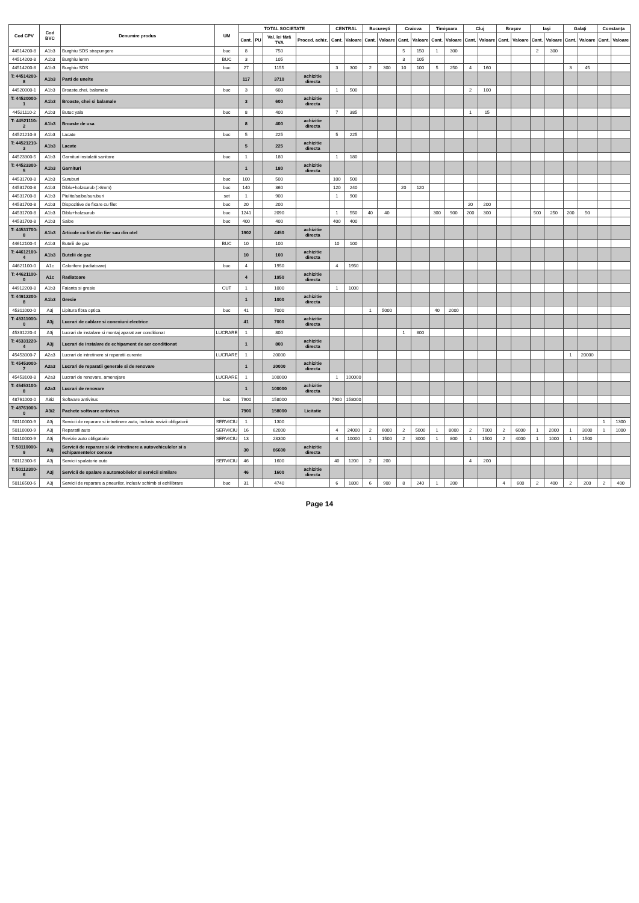| Cod CPV | Cod BVC | Denumire produs | UM | TOTAL SOCIETATE | | | | CENTRAL | | Bucureşti | | Craiova | | Timişoara | | Cluj | | Braşov | | Iaşi | | Galaţi | | Constanţa | |
| --- | --- | --- | --- | --- | --- | --- | --- | --- | --- | --- | --- | --- | --- | --- | --- | --- | --- | --- | --- | --- | --- | --- | --- | --- | --- |
| | | | | Cant. | PU | Val. lei fără TVA | Proced. achiz. | Cant. | Valoare | Cant. | Valoare | Cant. | Valoare | Cant. | Valoare | Cant. | Valoare | Cant. | Valoare | Cant. | Valoare | Cant. | Valoare | Cant. | Valoare |
| 44514200-8 | A1b3 | Burghiu SDS strapungere | buc | 8 | | 750 | | | | | | 5 | 150 | 1 | 300 | | | | | 2 | 300 | | | | |
| 44514200-8 | A1b3 | Burghiu lemn | BUC | 3 | | 105 | | | | | | 3 | 105 | | | | | | | | | | | | |
| 44514200-8 | A1b3 | Burghiu SDS | buc | 27 | | 1155 | | 3 | 300 | 2 | 300 | 10 | 100 | 5 | 250 | 4 | 160 | | | | | 3 | 45 | | |
| T: 44514200-8 | A1b3 | Parti de unelte | | 117 | | 3710 | achizitie directa | | | | | | | | | | | | | | | | | | |
| 44520000-1 | A1b3 | Broaste,chei, balamale | buc | 3 | | 600 | | 1 | 500 | | | | | | | 2 | 100 | | | | | | | | |
| T: 44520000-1 | A1b3 | Broaste, chei si balamale | | 3 | | 600 | achizitie directa | | | | | | | | | | | | | | | | | | |
| 44521110-2 | A1b3 | Butuc yala | buc | 8 | | 400 | | 7 | 385 | | | | | | | 1 | 15 | | | | | | | | |
| T: 44521110-2 | A1b3 | Broaste de usa | | 8 | | 400 | achizitie directa | | | | | | | | | | | | | | | | | | |
| 44521210-3 | A1b3 | Lacate | buc | 5 | | 225 | | 5 | 225 | | | | | | | | | | | | | | | | |
| T: 44521210-3 | A1b3 | Lacate | | 5 | | 225 | achizitie directa | | | | | | | | | | | | | | | | | | |
| 44523300-5 | A1b3 | Garnituri instalatii sanitare | buc | 1 | | 180 | | 1 | 180 | | | | | | | | | | | | | | | | |
| T: 44523300-5 | A1b3 | Garnituri | | 1 | | 180 | achizitie directa | | | | | | | | | | | | | | | | | | |
| 44531700-8 | A1b3 | Suruburi | buc | 100 | | 500 | | 100 | 500 | | | | | | | | | | | | | | | | |
| 44531700-8 | A1b3 | Diblu+holzsurub (>8mm) | buc | 140 | | 360 | | 120 | 240 | | | 20 | 120 | | | | | | | | | | | | |
| 44531700-8 | A1b3 | Piulite/saibe/suruburi | set | 1 | | 900 | | 1 | 900 | | | | | | | | | | | | | | | | |
| 44531700-8 | A1b3 | Dispozitive de fixare cu filet | buc | 20 | | 200 | | | | | | | | | | 20 | 200 | | | | | | | | |
| 44531700-8 | A1b3 | Diblu+holzsurub | buc | 1241 | | 2090 | | 1 | 550 | 40 | 40 | | | 300 | 900 | 200 | 300 | | | 500 | 250 | 200 | 50 | | |
| 44531700-8 | A1b3 | Saibe | buc | 400 | | 400 | | 400 | 400 | | | | | | | | | | | | | | | | |
| T: 44531700-8 | A1b3 | Articole cu filet din fier sau din otel | | 1902 | | 4450 | achizitie directa | | | | | | | | | | | | | | | | | | |
| 44612100-4 | A1b3 | Butelii de gaz | BUC | 10 | | 100 | | 10 | 100 | | | | | | | | | | | | | | | | |
| T: 44612100-4 | A1b3 | Butelii de gaz | | 10 | | 100 | achizitie directa | | | | | | | | | | | | | | | | | | |
| 44621100-0 | A1c | Calorifere (radiatoare) | buc | 4 | | 1950 | | 4 | 1950 | | | | | | | | | | | | | | | | |
| T: 44621100-0 | A1c | Radiatoare | | 4 | | 1950 | achizitie directa | | | | | | | | | | | | | | | | | | |
| 44912200-8 | A1b3 | Faianta si gresie | CUT | 1 | | 1000 | | 1 | 1000 | | | | | | | | | | | | | | | | |
| T: 44912200-8 | A1b3 | Gresie | | 1 | | 1000 | achizitie directa | | | | | | | | | | | | | | | | | | |
| 45311000-0 | A3j | Lipitura fibra optica | buc | 41 | | 7000 | | | | 1 | 5000 | | | 40 | 2000 | | | | | | | | | | |
| T: 45311000-0 | A3j | Lucrari de cablare si conexiuni electrice | | 41 | | 7000 | achizitie directa | | | | | | | | | | | | | | | | | | |
| 45331220-4 | A3j | Lucrari de instalare si montaj aparat aer conditionat | LUCRARE | 1 | | 800 | | | | | | 1 | 800 | | | | | | | | | | | | |
| T: 45331220-4 | A3j | Lucrari de instalare de echipament de aer conditionat | | 1 | | 800 | achizitie directa | | | | | | | | | | | | | | | | | | |
| 45453000-7 | A2a3 | Lucrari de intretinere si reparatii curente | LUCRARE | 1 | | 20000 | | | | | | | | | | | | | | | | 1 | 20000 | | |
| T: 45453000-7 | A2a3 | Lucrari de reparatii generale si de renovare | | 1 | | 20000 | achizitie directa | | | | | | | | | | | | | | | | | | |
| 45453100-8 | A2a3 | Lucrari de renovare, amenajare | LUCRARE | 1 | | 100000 | | 1 | 100000 | | | | | | | | | | | | | | | | |
| T: 45453100-8 | A2a3 | Lucrari de renovare | | 1 | | 100000 | achizitie directa | | | | | | | | | | | | | | | | | | |
| 48761000-0 | A3i2 | Software antivirus | buc | 7900 | | 158000 | | 7900 | 158000 | | | | | | | | | | | | | | | | |
| T: 48761000-0 | A3i2 | Pachete software antivirus | | 7900 | | 158000 | Licitatie | | | | | | | | | | | | | | | | | | |
| 50110000-9 | A3j | Servicii de reparare si intretinere auto, inclusiv revizii obligatorii | SERVICIU | 1 | | 1300 | | | | | | | | | | | | | | | | | | 1 | 1300 |
| 50110000-9 | A3j | Reparatii auto | SERVICIU | 16 | | 62000 | | 4 | 24000 | 2 | 6000 | 2 | 5000 | 1 | 8000 | 2 | 7000 | 2 | 6000 | 1 | 2000 | 1 | 3000 | 1 | 1000 |
| 50110000-9 | A3j | Revizie auto obligatorie | SERVICIU | 13 | | 23300 | | 4 | 10000 | 1 | 1500 | 2 | 3000 | 1 | 800 | 1 | 1500 | 2 | 4000 | 1 | 1000 | 1 | 1500 | | |
| T: 50110000-9 | A3j | Servicii de reparare si de intretinere a autovehiculelor si a echipamentelor conexe | | 30 | | 86600 | achizitie directa | | | | | | | | | | | | | | | | | | |
| 50112300-6 | A3j | Servicii spalatorie auto | SERVICIU | 46 | | 1600 | | 40 | 1200 | 2 | 200 | | | | | 4 | 200 | | | | | | | | |
| T: 50112300-6 | A3j | Servicii de spalare a automobilelor si servicii similare | | 46 | | 1600 | achizitie directa | | | | | | | | | | | | | | | | | | |
| 50116500-6 | A3j | Servicii de reparare a pneurilor, inclusiv schimb si echilibrare | buc | 31 | | 4740 | | 6 | 1800 | 6 | 900 | 8 | 240 | 1 | 200 | | | 4 | 600 | 2 | 400 | 2 | 200 | 2 | 400 |
Page 14